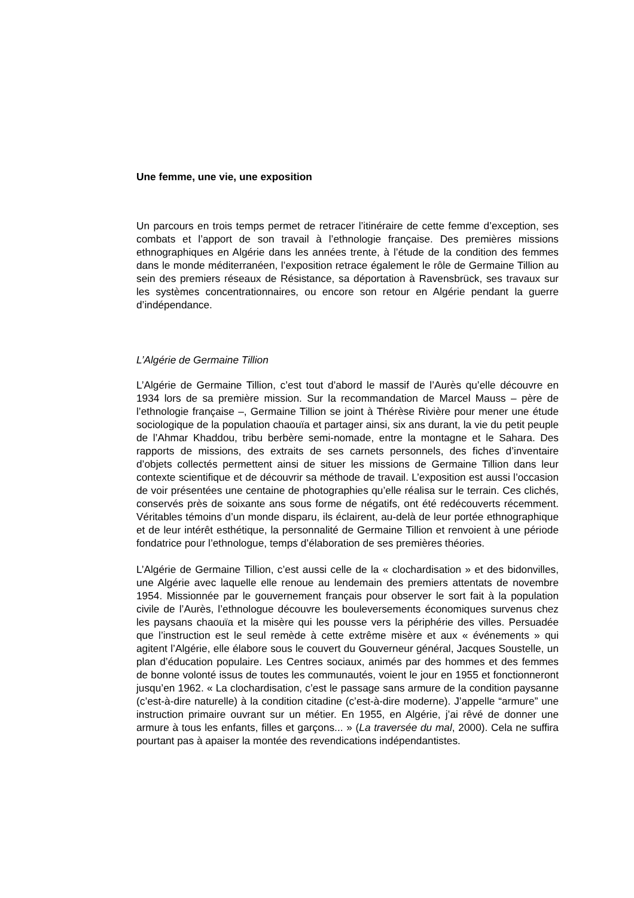Une femme, une vie, une exposition
Un parcours en trois temps permet de retracer l’itinéraire de cette femme d’exception, ses combats et l’apport de son travail à l’ethnologie française. Des premières missions ethnographiques en Algérie dans les années trente, à l’étude de la condition des femmes dans le monde méditerranéen, l’exposition retrace également le rôle de Germaine Tillion au sein des premiers réseaux de Résistance, sa déportation à Ravensbrück, ses travaux sur les systèmes concentrationnaires, ou encore son retour en Algérie pendant la guerre d’indépendance.
L’Algérie de Germaine Tillion
L’Algérie de Germaine Tillion, c’est tout d’abord le massif de l’Aurès qu’elle découvre en 1934 lors de sa première mission. Sur la recommandation de Marcel Mauss – père de l’ethnologie française –, Germaine Tillion se joint à Thérèse Rivière pour mener une étude sociologique de la population chaouïa et partager ainsi, six ans durant, la vie du petit peuple de l’Ahmar Khaddou, tribu berbère semi-nomade, entre la montagne et le Sahara. Des rapports de missions, des extraits de ses carnets personnels, des fiches d’inventaire d’objets collectés permettent ainsi de situer les missions de Germaine Tillion dans leur contexte scientifique et de découvrir sa méthode de travail. L’exposition est aussi l’occasion de voir présentées une centaine de photographies qu’elle réalisa sur le terrain. Ces clichés, conservés près de soixante ans sous forme de négatifs, ont été redécouverts récemment. Véritables témoins d’un monde disparu, ils éclairent, au-delà de leur portée ethnographique et de leur intérêt esthétique, la personnalité de Germaine Tillion et renvoient à une période fondatrice pour l’ethnologue, temps d’élaboration de ses premières théories.
L’Algérie de Germaine Tillion, c’est aussi celle de la « clochardisation » et des bidonvilles, une Algérie avec laquelle elle renoue au lendemain des premiers attentats de novembre 1954. Missionnée par le gouvernement français pour observer le sort fait à la population civile de l’Aurès, l’ethnologue découvre les bouleversements économiques survenus chez les paysans chaouïa et la misère qui les pousse vers la périphérie des villes. Persuadée que l’instruction est le seul remède à cette extrême misère et aux « événements » qui agitent l’Algérie, elle élabore sous le couvert du Gouverneur général, Jacques Soustelle, un plan d’éducation populaire. Les Centres sociaux, animés par des hommes et des femmes de bonne volonté issus de toutes les communautés, voient le jour en 1955 et fonctionneront jusqu’en 1962. « La clochardisation, c’est le passage sans armure de la condition paysanne (c’est-à-dire naturelle) à la condition citadine (c’est-à-dire moderne). J’appelle “armure” une instruction primaire ouvrant sur un métier. En 1955, en Algérie, j’ai rêvé de donner une armure à tous les enfants, filles et garçons... » (La traversée du mal, 2000). Cela ne suffira pourtant pas à apaiser la montée des revendications indépendantistes.